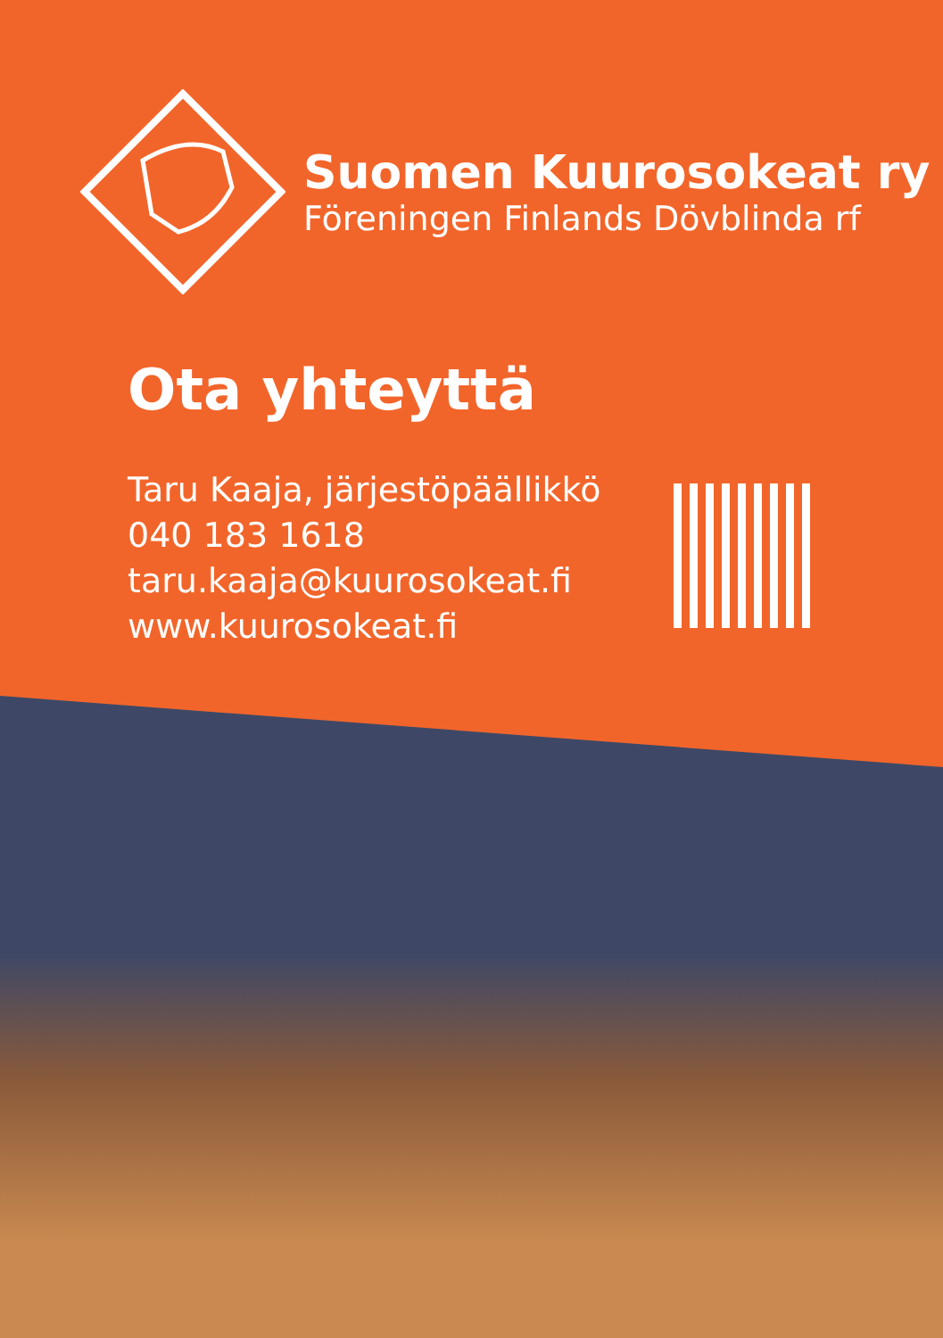Suomen Kuurosokeat ry
Föreningen Finlands Dövblinda rf
Ota yhteyttä
Taru Kaaja, järjestöpäällikkö
040 183 1618
taru.kaaja@kuurosokeat.fi
www.kuurosokeat.fi